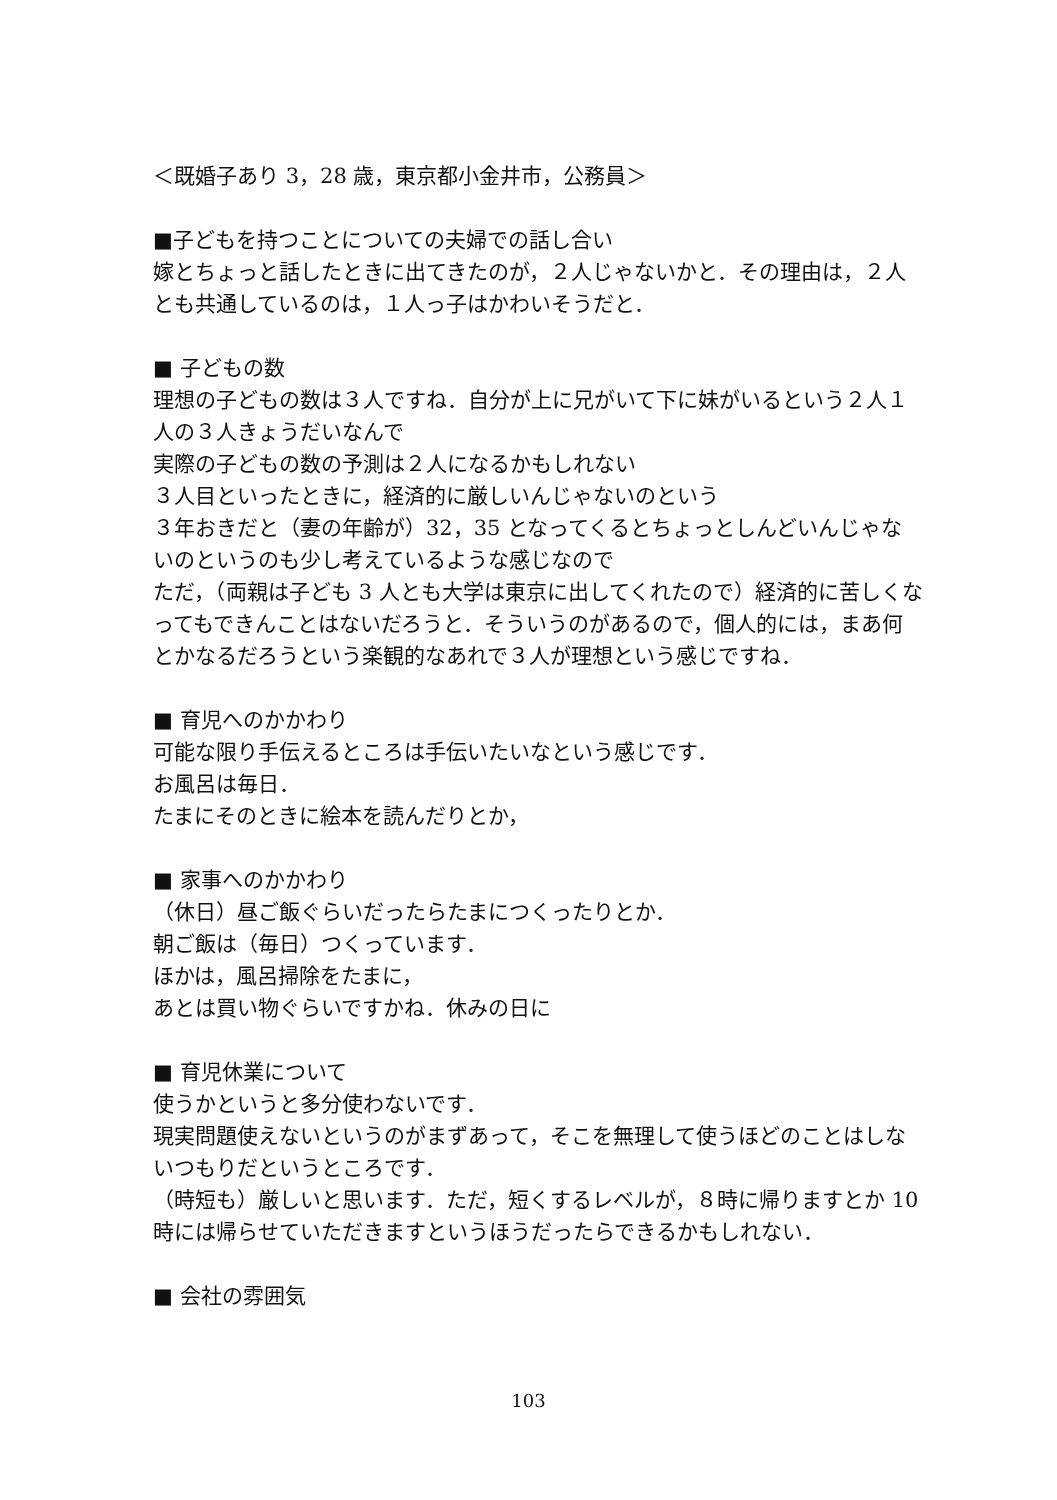＜既婚子あり 3，28 歳，東京都小金井市，公務員＞
■子どもを持つことについての夫婦での話し合い
嫁とちょっと話したときに出てきたのが，２人じゃないかと．その理由は，２人とも共通しているのは，１人っ子はかわいそうだと．
■ 子どもの数
理想の子どもの数は３人ですね．自分が上に兄がいて下に妹がいるという２人１人の３人きょうだいなんで
実際の子どもの数の予測は２人になるかもしれない
３人目といったときに，経済的に厳しいんじゃないのという
３年おきだと（妻の年齢が）32，35 となってくるとちょっとしんどいんじゃないのというのも少し考えているような感じなので
ただ，（両親は子ども 3 人とも大学は東京に出してくれたので）経済的に苦しくなってもできんことはないだろうと．そういうのがあるので，個人的には，まあ何とかなるだろうという楽観的なあれで３人が理想という感じですね．
■ 育児へのかかわり
可能な限り手伝えるところは手伝いたいなという感じです．
お風呂は毎日．
たまにそのときに絵本を読んだりとか，
■ 家事へのかかわり
（休日）昼ご飯ぐらいだったらたまにつくったりとか．
朝ご飯は（毎日）つくっています．
ほかは，風呂掃除をたまに，
あとは買い物ぐらいですかね．休みの日に
■ 育児休業について
使うかというと多分使わないです．
現実問題使えないというのがまずあって，そこを無理して使うほどのことはしないつもりだというところです．
（時短も）厳しいと思います．ただ，短くするレベルが，８時に帰りますとか 10 時には帰らせていただきますというほうだったらできるかもしれない．
■ 会社の雰囲気
103